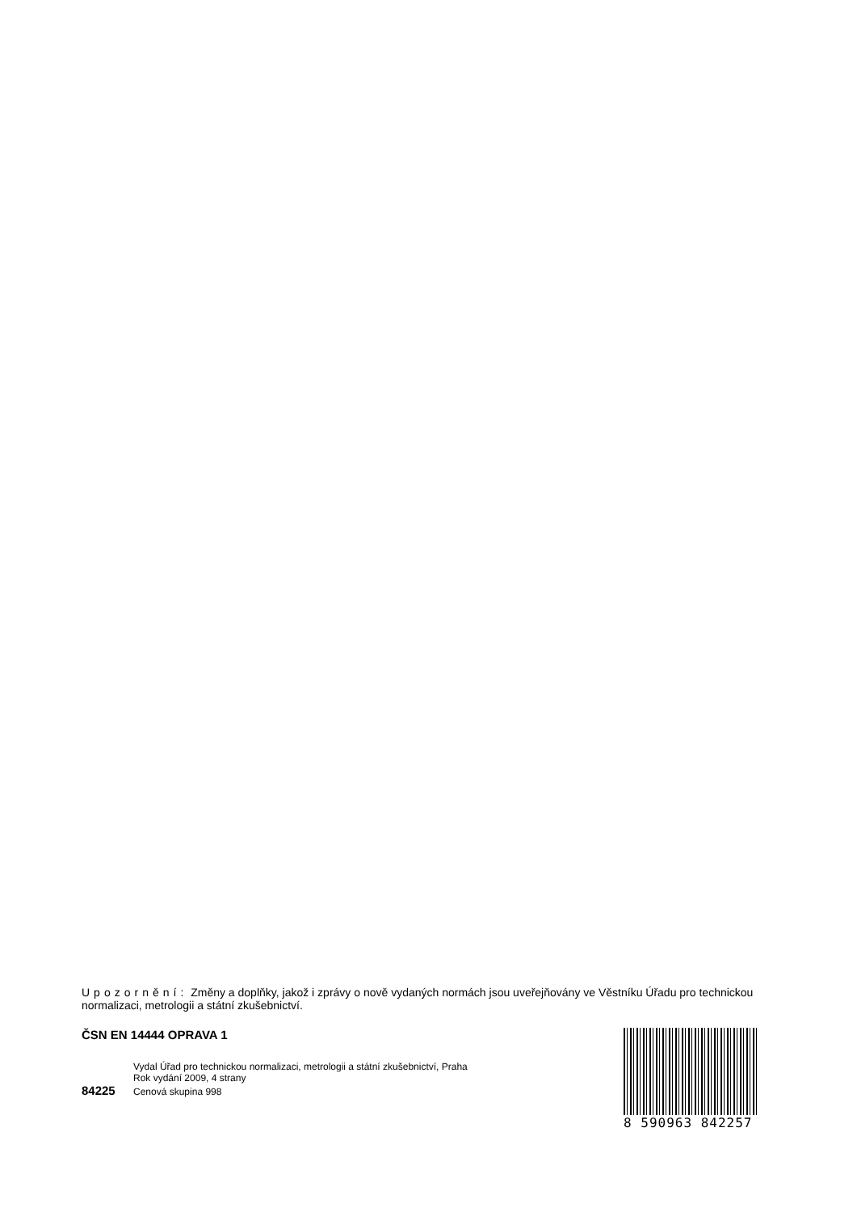Upozornění: Změny a doplňky, jakož i zprávy o nově vydaných normách jsou uveřejňovány ve Věstníku Úřadu pro technickou normalizaci, metrologii a státní zkušebnictví.
ČSN EN 14444 OPRAVA 1
Vydal Úřad pro technickou normalizaci, metrologii a státní zkušebnictví, Praha
Rok vydání 2009, 4 strany
84225 Cenová skupina 998
8 590963 842257